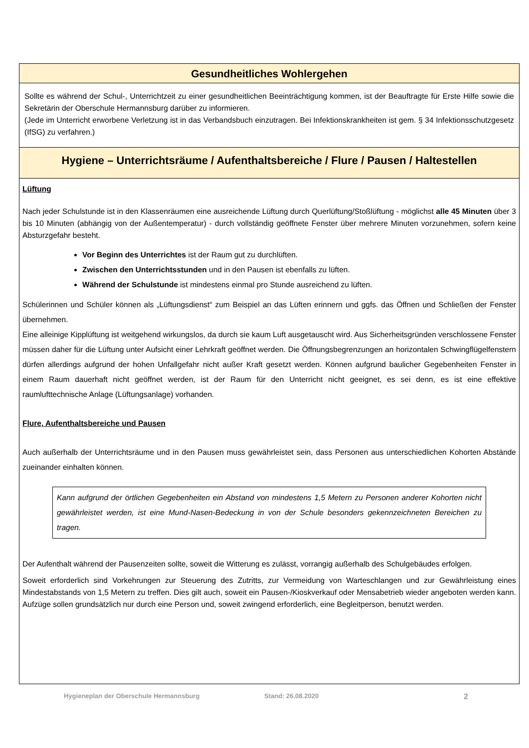Gesundheitliches Wohlergehen
Sollte es während der Schul-, Unterrichtzeit zu einer gesundheitlichen Beeinträchtigung kommen, ist der Beauftragte für Erste Hilfe sowie die Sekretärin der Oberschule Hermannsburg darüber zu informieren.
(Jede im Unterricht erworbene Verletzung ist in das Verbandsbuch einzutragen. Bei Infektionskrankheiten ist gem. § 34 Infektionsschutzgesetz (IfSG) zu verfahren.)
Hygiene – Unterrichtsräume / Aufenthaltsbereiche / Flure / Pausen / Haltestellen
Lüftung
Nach jeder Schulstunde ist in den Klassenräumen eine ausreichende Lüftung durch Querlüftung/Stoßlüftung - möglichst alle 45 Minuten über 3 bis 10 Minuten (abhängig von der Außentemperatur) - durch vollständig geöffnete Fenster über mehrere Minuten vorzunehmen, sofern keine Absturzgefahr besteht.
Vor Beginn des Unterrichtes ist der Raum gut zu durchlüften.
Zwischen den Unterrichtsstunden und in den Pausen ist ebenfalls zu lüften.
Während der Schulstunde ist mindestens einmal pro Stunde ausreichend zu lüften.
Schülerinnen und Schüler können als „Lüftungsdienst“ zum Beispiel an das Lüften erinnern und ggfs. das Öffnen und Schließen der Fenster übernehmen.
Eine alleinige Kipplüftung ist weitgehend wirkungslos, da durch sie kaum Luft ausgetauscht wird. Aus Sicherheitsgründen verschlossene Fenster müssen daher für die Lüftung unter Aufsicht einer Lehrkraft geöffnet werden. Die Öffnungsbegrenzungen an horizontalen Schwingflügelfenstern dürfen allerdings aufgrund der hohen Unfallgefahr nicht außer Kraft gesetzt werden. Können aufgrund baulicher Gegebenheiten Fenster in einem Raum dauerhaft nicht geöffnet werden, ist der Raum für den Unterricht nicht geeignet, es sei denn, es ist eine effektive raumlufttechnische Anlage (Lüftungsanlage) vorhanden.
Flure, Aufenthaltsbereiche und Pausen
Auch außerhalb der Unterrichtsräume und in den Pausen muss gewährleistet sein, dass Personen aus unterschiedlichen Kohorten Abstände zueinander einhalten können.
Kann aufgrund der örtlichen Gegebenheiten ein Abstand von mindestens 1,5 Metern zu Personen anderer Kohorten nicht gewährleistet werden, ist eine Mund-Nasen-Bedeckung in von der Schule besonders gekennzeichneten Bereichen zu tragen.
Der Aufenthalt während der Pausenzeiten sollte, soweit die Witterung es zulässt, vorrangig außerhalb des Schulgebäudes erfolgen.
Soweit erforderlich sind Vorkehrungen zur Steuerung des Zutritts, zur Vermeidung von Warteschlangen und zur Gewährleistung eines Mindestabstands von 1,5 Metern zu treffen. Dies gilt auch, soweit ein Pausen-/Kioskverkauf oder Mensabetrieb wieder angeboten werden kann. Aufzüge sollen grundsätzlich nur durch eine Person und, soweit zwingend erforderlich, eine Begleitperson, benutzt werden.
Hygieneplan der Oberschule Hermannsburg Stand: 26.08.2020 2